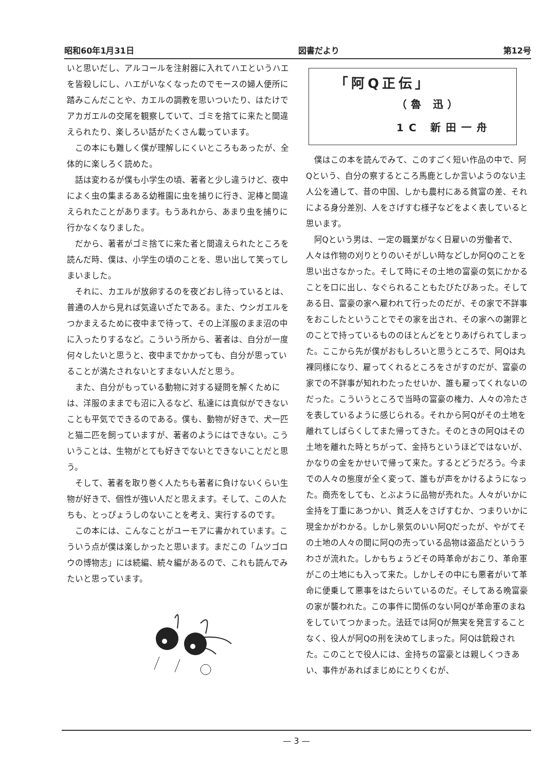昭和60年1月31日 図書だより 第12号
いと思いだし、アルコールを注射器に入れてハエというハエを皆殺しにし、ハエがいなくなったのでモースの婦人便所に踏みこんだことや、カエルの調教を思いついたり、はたけでアカガエルの交尾を観察していて、ゴミを捨てに来たと間違えられたり、楽しろい話がたくさん載っています。
この本にも難しく僕が理解しにくいところもあったが、全体的に楽しろく読めた。
話は変わるが僕も小学生の頃、著者と少し違うけど、夜中によく虫の集まるある幼稚園に虫を捕りに行き、泥棒と間違えられたことがあります。もうあれから、あまり虫を捕りに行かなくなりました。
だから、著者がゴミ捨てに来た者と間違えられたところを読んだ時、僕は、小学生の頃のことを、思い出して笑ってしまいました。
それに、カエルが放卵するのを夜どおし待っているとは、普通の人から見れば気違いざたである。また、ウシガエルをつかまえるために夜中まで待って、その上洋服のまま沼の中に入ったりするなど。こういう所から、著者は、自分が一度何々したいと思うと、夜中までかかっても、自分が思っていることが満たされないとすまない人だと思う。
また、自分がもっている動物に対する疑問を解くためには、洋服のままでも沼に入るなど、私達には真似ができないことも平気でできるのである。僕も、動物が好きで、犬一匹と猫二匹を飼っていますが、著者のようにはできない。こういうことは、生物がとても好きでないとできないことだと思う。
そして、著者を取り巻く人たちも著者に負けないくらい生物が好きで、個性が強い人だと思えます。そして、この人たちも、とっぴょうしのないことを考え、実行するのです。
この本には、こんなことがユーモアに書かれています。こういう点が僕は楽しかったと思います。まだこの「ムツゴロウの博物志」には続編、続々編があるので、これも読んでみたいと思っています。
「阿Q正伝」
（魯 迅）
1C 新田一舟
僕はこの本を読んでみて、このすごく短い作品の中で、阿Qという、自分の察するところ馬鹿としか言いようのない主人公を通して、昔の中国、しかも農村にある貧富の差、それによる身分差別、人をさげすむ様子などをよく表していると思います。
阿Qという男は、一定の職業がなく日雇いの労働者で、人々は作物の刈りとりのいそがしい時などしか阿Qのことを思い出さなかった。そして時にその土地の富豪の気にかかることを口に出し、なぐられることもたびたびあった。そしてある日、富豪の家へ雇われて行ったのだが、その家で不詳事をおこしたということでその家を出され、その家への謝罪とのことで持っているもののほとんどをとりあげられてしまった。ここから先が僕がおもしろいと思うところで、阿Qは丸裸同様になり、雇ってくれるところをさがすのだが、富豪の家での不詳事が知れわたったせいか、誰も雇ってくれないのだった。こういうところで当時の富豪の権力、人々の冷たさを表しているように感じられる。それから阿Qがその土地を離れてしばらくしてまた帰ってきた。そのときの阿Qはその土地を離れた時とちがって、金持ちというほどではないが、かなりの金をかせいで帰って来た。するとどうだろう。今までの人々の態度が全く変って、誰もが声をかけるようになった。商売をしても、とぶように品物が売れた。人々がいかに金持を丁重にあつかい、貧乏人をさげすむか、つまりいかに現金かがわかる。しかし景気のいい阿Qだったが、やがてその土地の人々の間に阿Qの売っている品物は盗品だといううわさが流れた。しかもちょうどその時革命がおこり、革命軍がこの土地にも入って来た。しかしその中にも悪者がいて革命に便乗して悪事をはたらいているのだ。そしてある晩富豪の家が襲われた。この事件に関係のない阿Qが革命軍のまねをしていてつかまった。法廷では阿Qが無実を発言することなく、役人が阿Qの刑を決めてしまった。阿Qは銃殺された。このことで役人には、金持ちの富豪とは親しくつきあい、事件があればまじめにとりくむが、
— 3 —